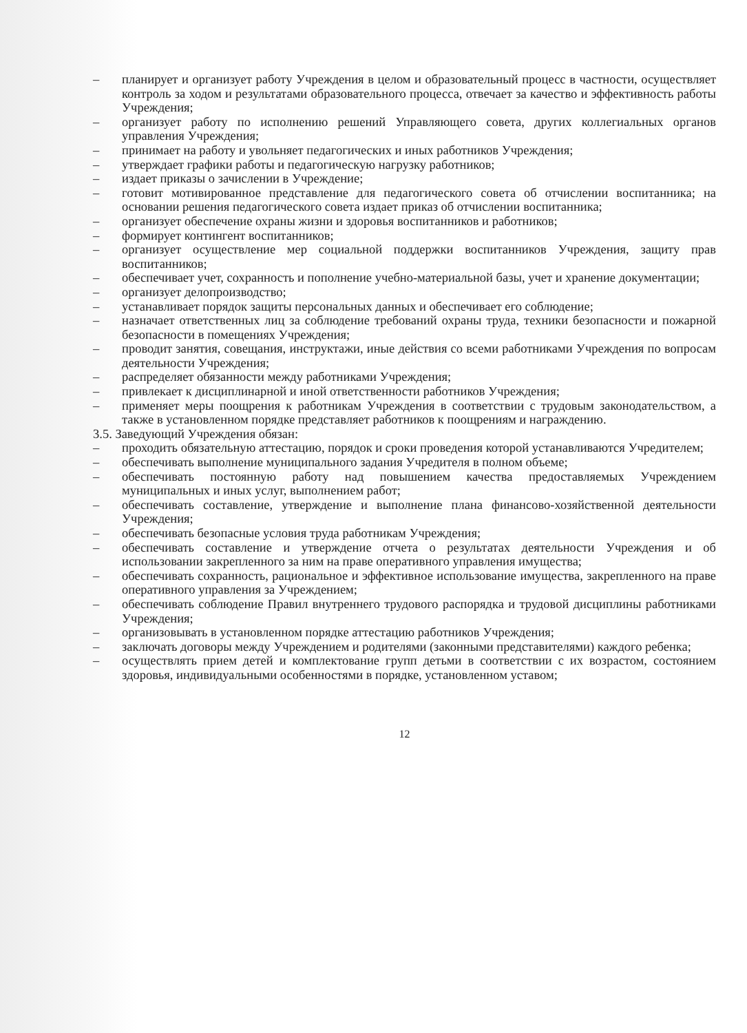– планирует и организует работу Учреждения в целом и образовательный процесс в частности, осуществляет контроль за ходом и результатами образовательного процесса, отвечает за качество и эффективность работы Учреждения;
– организует работу по исполнению решений Управляющего совета, других коллегиальных органов управления Учреждения;
– принимает на работу и увольняет педагогических и иных работников Учреждения;
– утверждает графики работы и педагогическую нагрузку работников;
– издает приказы о зачислении в Учреждение;
– готовит мотивированное представление для педагогического совета об отчислении воспитанника; на основании решения педагогического совета издает приказ об отчислении воспитанника;
– организует обеспечение охраны жизни и здоровья воспитанников и работников;
– формирует контингент воспитанников;
– организует осуществление мер социальной поддержки воспитанников Учреждения, защиту прав воспитанников;
– обеспечивает учет, сохранность и пополнение учебно-материальной базы, учет и хранение документации;
– организует делопроизводство;
– устанавливает порядок защиты персональных данных и обеспечивает его соблюдение;
– назначает ответственных лиц за соблюдение требований охраны труда, техники безопасности и пожарной безопасности в помещениях Учреждения;
– проводит занятия, совещания, инструктажи, иные действия со всеми работниками Учреждения по вопросам деятельности Учреждения;
– распределяет обязанности между работниками Учреждения;
– привлекает к дисциплинарной и иной ответственности работников Учреждения;
– применяет меры поощрения к работникам Учреждения в соответствии с трудовым законодательством, а также в установленном порядке представляет работников к поощрениям и награждению.
3.5. Заведующий Учреждения обязан:
– проходить обязательную аттестацию, порядок и сроки проведения которой устанавливаются Учредителем;
– обеспечивать выполнение муниципального задания Учредителя в полном объеме;
– обеспечивать постоянную работу над повышением качества предоставляемых Учреждением муниципальных и иных услуг, выполнением работ;
– обеспечивать составление, утверждение и выполнение плана финансово-хозяйственной деятельности Учреждения;
– обеспечивать безопасные условия труда работникам Учреждения;
– обеспечивать составление и утверждение отчета о результатах деятельности Учреждения и об использовании закрепленного за ним на праве оперативного управления имущества;
– обеспечивать сохранность, рациональное и эффективное использование имущества, закрепленного на праве оперативного управления за Учреждением;
– обеспечивать соблюдение Правил внутреннего трудового распорядка и трудовой дисциплины работниками Учреждения;
– организовывать в установленном порядке аттестацию работников Учреждения;
– заключать договоры между Учреждением и родителями (законными представителями) каждого ребенка;
– осуществлять прием детей и комплектование групп детьми в соответствии с их возрастом, состоянием здоровья, индивидуальными особенностями в порядке, установленном уставом;
12